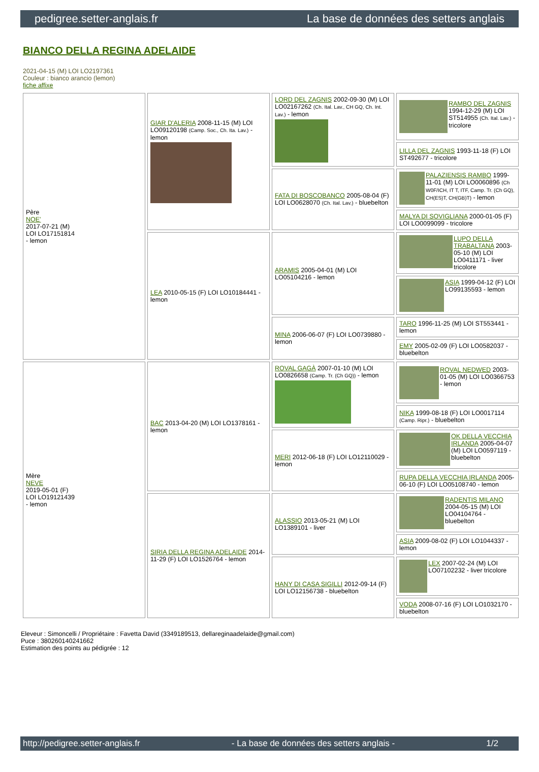pedigree.setter-anglais.fr La base de données des setters anglais
BIANCO DELLA REGINA ADELAIDE
2021-04-15 (M) LOI LO2197361
Couleur : bianco arancio (lemon)
fiche affixe
| Père NOE' 2017-07-21 (M) LOI LO17151814 - lemon | GIAR D'ALERIA 2008-11-15 (M) LOI LO09120198 (Camp. Soc., Ch. Ita. Lav.) - lemon | LORD DEL ZAGNIS 2002-09-30 (M) LOI LO02167262 (Ch. Ital. Lav., CH GQ, Ch. Int. Lav.) - lemon | RAMBO DEL ZAGNIS 1994-12-29 (M) LOI ST514955 (Ch. Ital. Lav.) - tricolore |
| | | | LILLA DEL ZAGNIS 1993-11-18 (F) LOI ST492677 - tricolore |
| | | FATA DI BOSCOBANCO 2005-08-04 (F) LOI LO0628070 (Ch. Ital. Lav.) - bluebelton | PALAZIENSIS RAMBO 1999-11-01 (M) LOI LO0060896 (Ch W0F/ICH, IT T, ITF, Camp. Tr. (Ch GQ), CH(ES)T, CH(GB)T) - lemon |
| | | | MALYA DI SOVIGLIANA 2000-01-05 (F) LOI LO0099099 - tricolore |
| | LEA 2010-05-15 (F) LOI LO10184441 - lemon | ARAMIS 2005-04-01 (M) LOI LO05104216 - lemon | LUPO DELLA TRABALTANA 2003-05-10 (M) LOI LO0411171 - liver tricolore |
| | | | ASIA 1999-04-12 (F) LOI LO99135593 - lemon |
| | | MINA 2006-06-07 (F) LOI LO0739880 - lemon | TARO 1996-11-25 (M) LOI ST553441 - lemon |
| | | | EMY 2005-02-09 (F) LOI LO0582037 - bluebelton |
| Mère NEVE 2019-05-01 (F) LOI LO19121439 - lemon | BAC 2013-04-20 (M) LOI LO1378161 - lemon | ROVAL GAGÀ 2007-01-10 (M) LOI LO0826658 (Camp. Tr. (Ch GQ)) - lemon | ROVAL NEDWED 2003-01-05 (M) LOI LO0366753 - lemon |
| | | | NIKA 1999-08-18 (F) LOI LO0017114 (Camp. Ripr.) - bluebelton |
| | | MERI 2012-06-18 (F) LOI LO12110029 - lemon | OK DELLA VECCHIA IRLANDA 2005-04-07 (M) LOI LO0597119 - bluebelton |
| | | | RUPA DELLA VECCHIA IRLANDA 2005-06-10 (F) LOI LO05108740 - lemon |
| | SIRIA DELLA REGINA ADELAIDE 2014-11-29 (F) LOI LO1526764 - lemon | ALASSIO 2013-05-21 (M) LOI LO1389101 - liver | RADENTIS MILANO 2004-05-15 (M) LOI LO04104764 - bluebelton |
| | | | ASIA 2009-08-02 (F) LOI LO1044337 - lemon |
| | | HANY DI CASA SIGILLI 2012-09-14 (F) LOI LO12156738 - bluebelton | LEX 2007-02-24 (M) LOI LO07102232 - liver tricolore |
| | | | VODA 2008-07-16 (F) LOI LO1032170 - bluebelton |
Eleveur : Simoncelli / Propriétaire : Favetta David (3349189513, dellareginaadelaide@gmail.com)
Puce : 380260140241662
Estimation des points au pédigrée : 12
http://pedigree.setter-anglais.fr - La base de données des setters anglais - 1/2